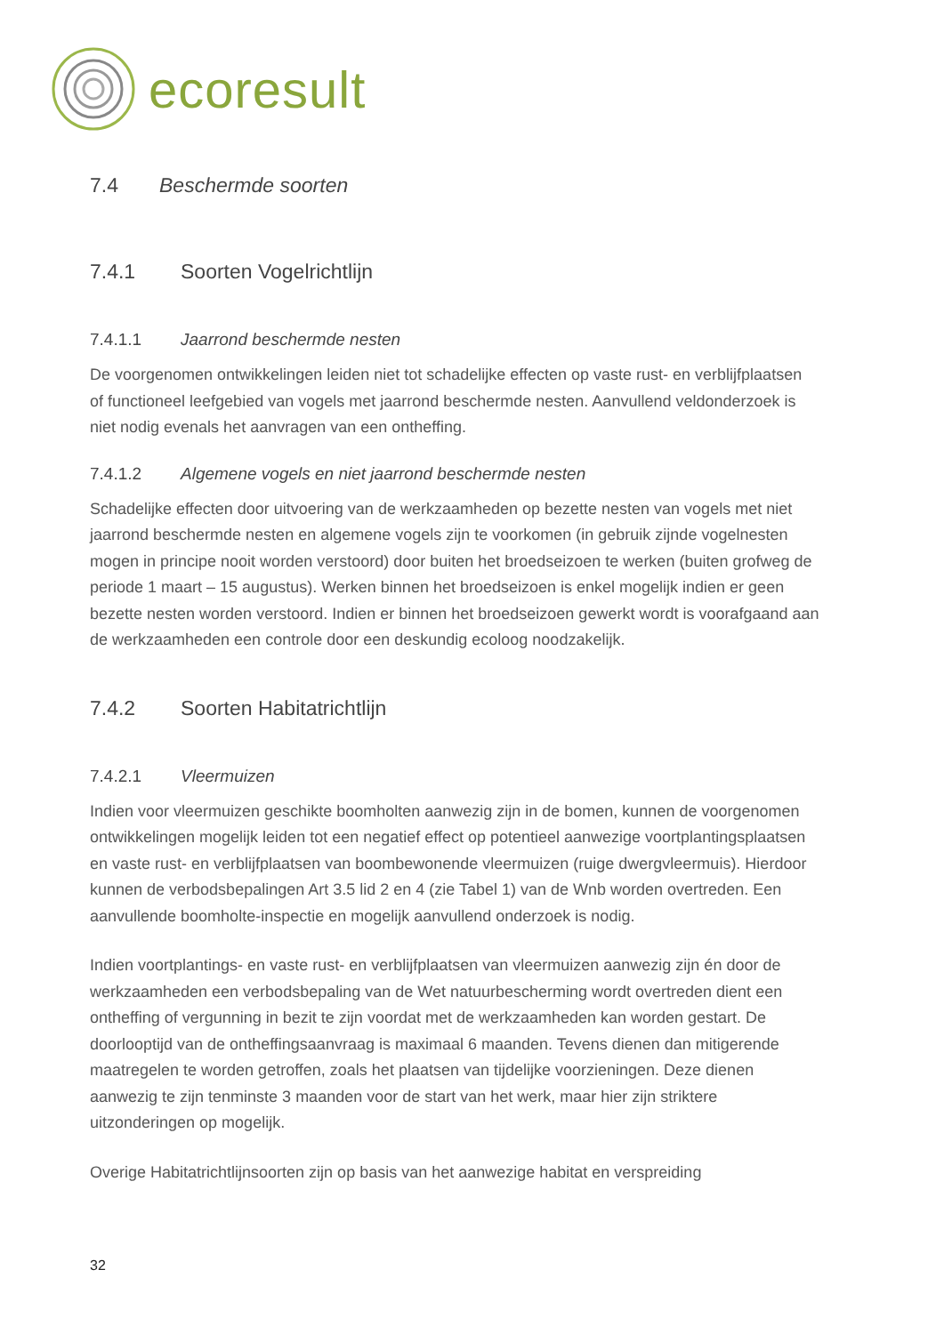ecoresult
7.4 Beschermde soorten
7.4.1 Soorten Vogelrichtlijn
7.4.1.1 Jaarrond beschermde nesten
De voorgenomen ontwikkelingen leiden niet tot schadelijke effecten op vaste rust- en verblijfplaatsen of functioneel leefgebied van vogels met jaarrond beschermde nesten. Aanvullend veldonderzoek is niet nodig evenals het aanvragen van een ontheffing.
7.4.1.2 Algemene vogels en niet jaarrond beschermde nesten
Schadelijke effecten door uitvoering van de werkzaamheden op bezette nesten van vogels met niet jaarrond beschermde nesten en algemene vogels zijn te voorkomen (in gebruik zijnde vogelnesten mogen in principe nooit worden verstoord) door buiten het broedseizoen te werken (buiten grofweg de periode 1 maart – 15 augustus). Werken binnen het broedseizoen is enkel mogelijk indien er geen bezette nesten worden verstoord. Indien er binnen het broedseizoen gewerkt wordt is voorafgaand aan de werkzaamheden een controle door een deskundig ecoloog noodzakelijk.
7.4.2 Soorten Habitatrichtlijn
7.4.2.1 Vleermuizen
Indien voor vleermuizen geschikte boomholten aanwezig zijn in de bomen, kunnen de voorgenomen ontwikkelingen mogelijk leiden tot een negatief effect op potentieel aanwezige voortplantingsplaatsen en vaste rust- en verblijfplaatsen van boombewonende vleermuizen (ruige dwergvleermuis). Hierdoor kunnen de verbodsbepalingen Art 3.5 lid 2 en 4 (zie Tabel 1) van de Wnb worden overtreden. Een aanvullende boomholte-inspectie en mogelijk aanvullend onderzoek is nodig.
Indien voortplantings- en vaste rust- en verblijfplaatsen van vleermuizen aanwezig zijn én door de werkzaamheden een verbodsbepaling van de Wet natuurbescherming wordt overtreden dient een ontheffing of vergunning in bezit te zijn voordat met de werkzaamheden kan worden gestart. De doorlooptijd van de ontheffingsaanvraag is maximaal 6 maanden. Tevens dienen dan mitigerende maatregelen te worden getroffen, zoals het plaatsen van tijdelijke voorzieningen. Deze dienen aanwezig te zijn tenminste 3 maanden voor de start van het werk, maar hier zijn striktere uitzonderingen op mogelijk.
Overige Habitatrichtlijnsoorten zijn op basis van het aanwezige habitat en verspreiding
32